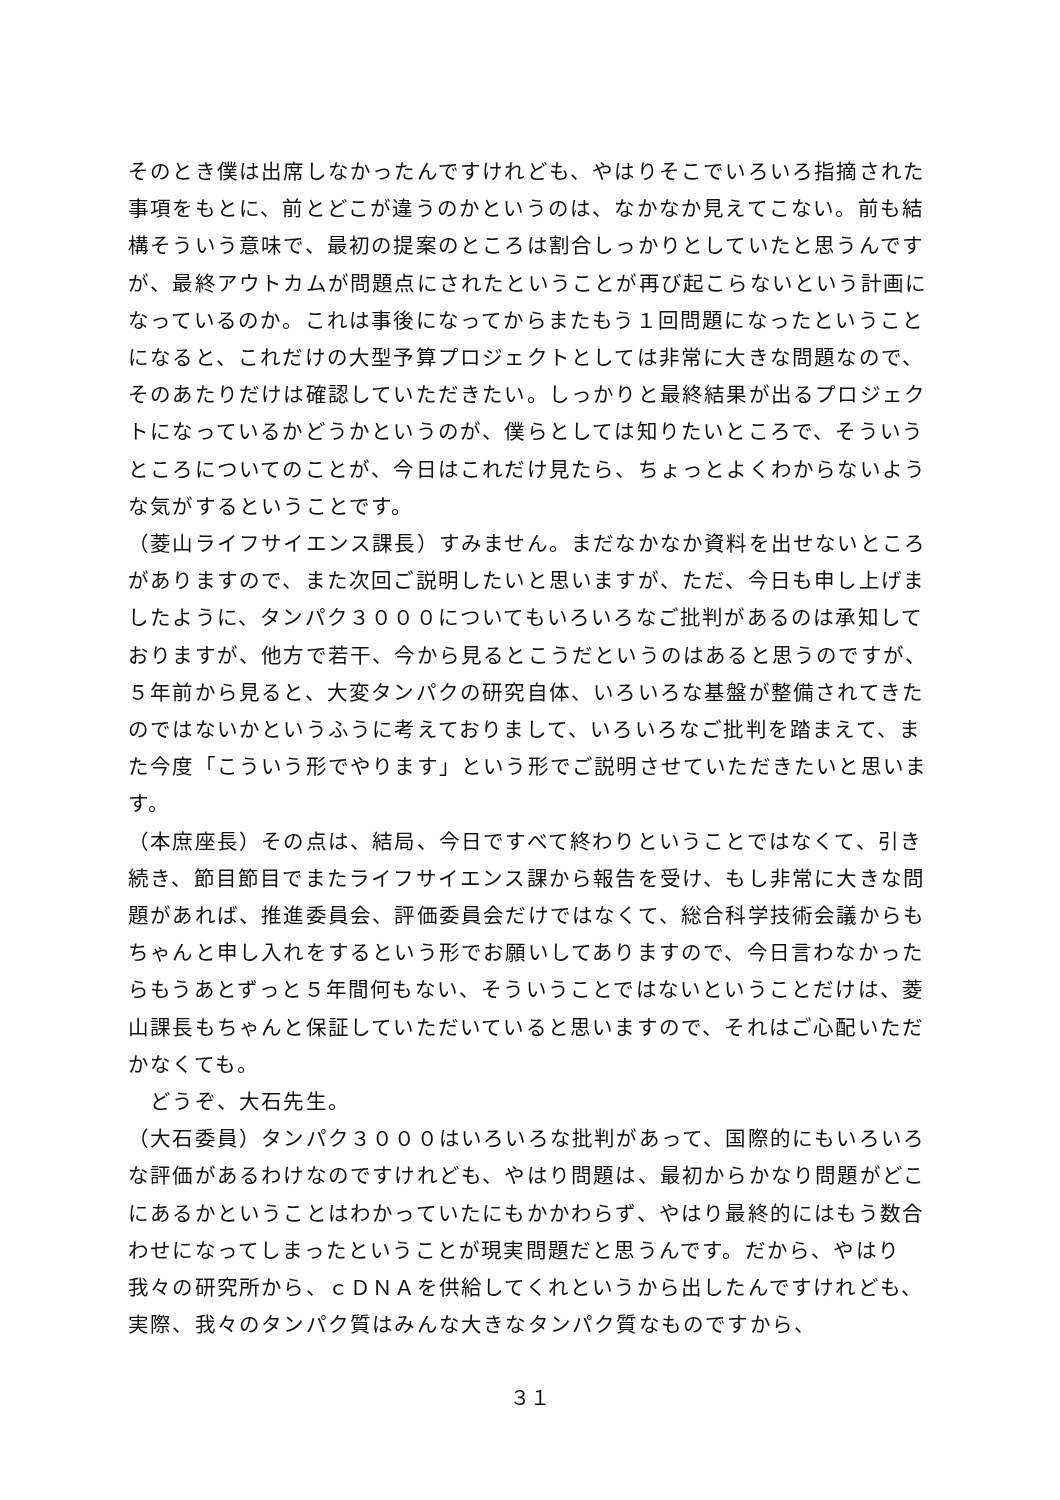そのとき僕は出席しなかったんですけれども、やはりそこでいろいろ指摘された事項をもとに、前とどこが違うのかというのは、なかなか見えてこない。前も結構そういう意味で、最初の提案のところは割合しっかりとしていたと思うんですが、最終アウトカムが問題点にされたということが再び起こらないという計画になっているのか。これは事後になってからまたもう１回問題になったということになると、これだけの大型予算プロジェクトとしては非常に大きな問題なので、そのあたりだけは確認していただきたい。しっかりと最終結果が出るプロジェクトになっているかどうかというのが、僕らとしては知りたいところで、そういうところについてのことが、今日はこれだけ見たら、ちょっとよくわからないような気がするということです。
（菱山ライフサイエンス課長）すみません。まだなかなか資料を出せないところがありますので、また次回ご説明したいと思いますが、ただ、今日も申し上げましたように、タンパク３０００についてもいろいろなご批判があるのは承知しておりますが、他方で若干、今から見るとこうだというのはあると思うのですが、５年前から見ると、大変タンパクの研究自体、いろいろな基盤が整備されてきたのではないかというふうに考えておりまして、いろいろなご批判を踏まえて、また今度「こういう形でやります」という形でご説明させていただきたいと思います。
（本庶座長）その点は、結局、今日ですべて終わりということではなくて、引き続き、節目節目でまたライフサイエンス課から報告を受け、もし非常に大きな問題があれば、推進委員会、評価委員会だけではなくて、総合科学技術会議からもちゃんと申し入れをするという形でお願いしてありますので、今日言わなかったらもうあとずっと５年間何もない、そういうことではないということだけは、菱山課長もちゃんと保証していただいていると思いますので、それはご心配いただかなくても。
　どうぞ、大石先生。
（大石委員）タンパク３０００はいろいろな批判があって、国際的にもいろいろな評価があるわけなのですけれども、やはり問題は、最初からかなり問題がどこにあるかということはわかっていたにもかかわらず、やはり最終的にはもう数合わせになってしまったということが現実問題だと思うんです。だから、やはり我々の研究所から、ｃＤＮＡを供給してくれというから出したんですけれども、実際、我々のタンパク質はみんな大きなタンパク質なものですから、
３１